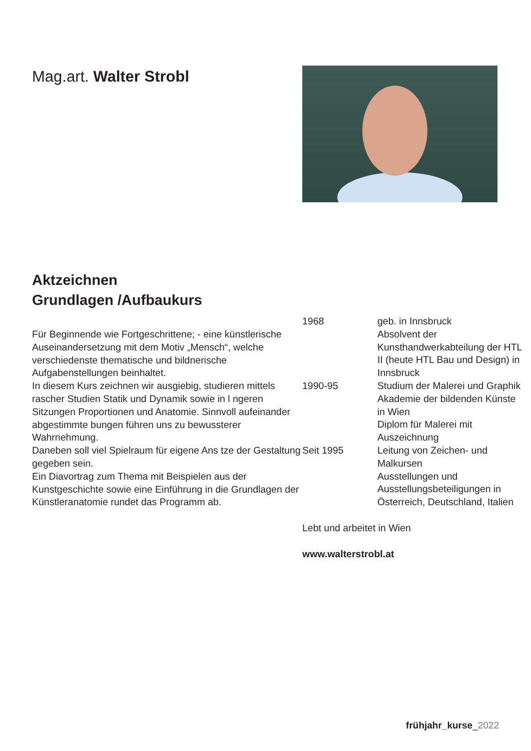Mag.art. Walter Strobl
Aktzeichnen
Grundlagen /Aufbaukurs
Für Beginnende wie Fortgeschrittene; - eine künstlerische Auseinandersetzung mit dem Motiv „Mensch“, welche verschiedenste thematische und bildnerische Aufgabenstellungen beinhaltet.
In diesem Kurs zeichnen wir ausgiebig, studieren mittels rascher Studien Statik und Dynamik sowie in l ngeren Sitzungen Proportionen und Anatomie. Sinnvoll aufeinander abgestimmte bungen führen uns zu bewussterer Wahrnehmung.
Daneben soll viel Spielraum für eigene Ans tze der Gestaltung gegeben sein.
Ein Diavortrag zum Thema mit Beispielen aus der Kunstgeschichte sowie eine Einführung in die Grundlagen der Künstleranatomie rundet das Programm ab.
| 1968 | geb. in Innsbruck Absolvent der Kunsthandwerkabteilung der HTL II (heute HTL Bau und Design) in Innsbruck |
| 1990-95 | Studium der Malerei und Graphik Akademie der bildenden Künste in Wien Diplom für Malerei mit Auszeichnung |
| Seit 1995 | Leitung von Zeichen- und Malkursen Ausstellungen und Ausstellungsbeteiligungen in Österreich, Deutschland, Italien |
Lebt und arbeitet in Wien
www.walterstrobl.at
frühjahr_kurse_2022